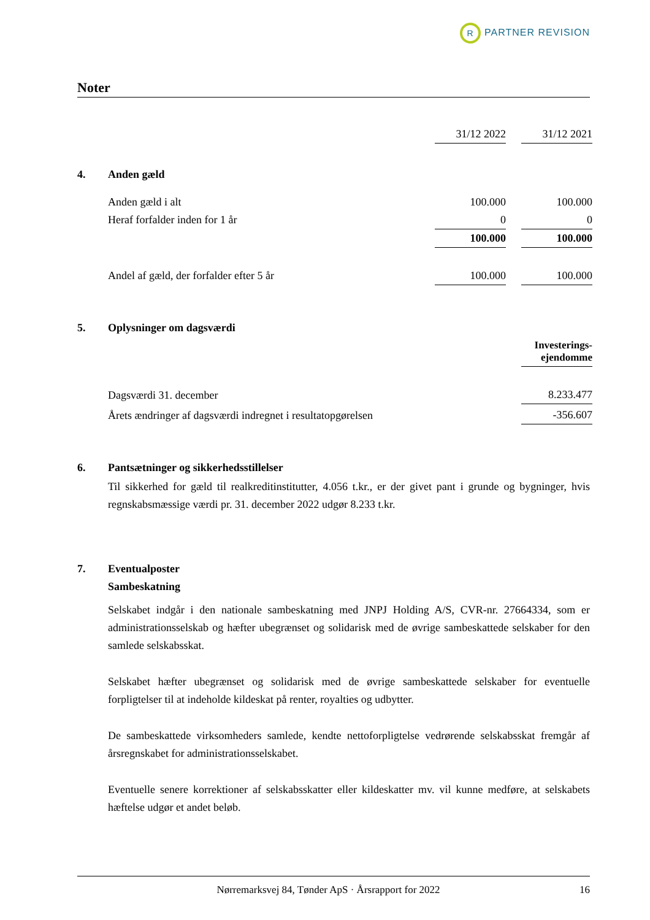R PARTNER REVISION
Noter
| | | 31/12 2022 | | 31/12 2021 |
| 4. | Anden gæld | | | |
| | Anden gæld i alt | 100.000 | | 100.000 |
| | Heraf forfalder inden for 1 år | 0 | | 0 |
| | | 100.000 | | 100.000 |
| | Andel af gæld, der forfalder efter 5 år | 100.000 | | 100.000 |
| 5. | Oplysninger om dagsværdi | | | |
| | | | | Investerings- ejendomme |
| | Dagsværdi 31. december | | | 8.233.477 |
| | Årets ændringer af dagsværdi indregnet i resultatopgørelsen | | | -356.607 |
6. Pantsætninger og sikkerhedsstillelser
Til sikkerhed for gæld til realkreditinstitutter, 4.056 t.kr., er der givet pant i grunde og bygninger, hvis regnskabsmæssige værdi pr. 31. december 2022 udgør 8.233 t.kr.
7. Eventualposter
Sambeskatning
Selskabet indgår i den nationale sambeskatning med JNPJ Holding A/S, CVR-nr. 27664334, som er administrationsselskab og hæfter ubegrænset og solidarisk med de øvrige sambeskattede selskaber for den samlede selskabsskat.
Selskabet hæfter ubegrænset og solidarisk med de øvrige sambeskattede selskaber for eventuelle forpligtelser til at indeholde kildeskat på renter, royalties og udbytter.
De sambeskattede virksomheders samlede, kendte nettoforpligtelse vedrørende selskabsskat fremgår af årsregnskabet for administrationsselskabet.
Eventuelle senere korrektioner af selskabsskatter eller kildeskatter mv. vil kunne medføre, at selskabets hæftelse udgør et andet beløb.
Nørremarksvej 84, Tønder ApS · Årsrapport for 2022 16